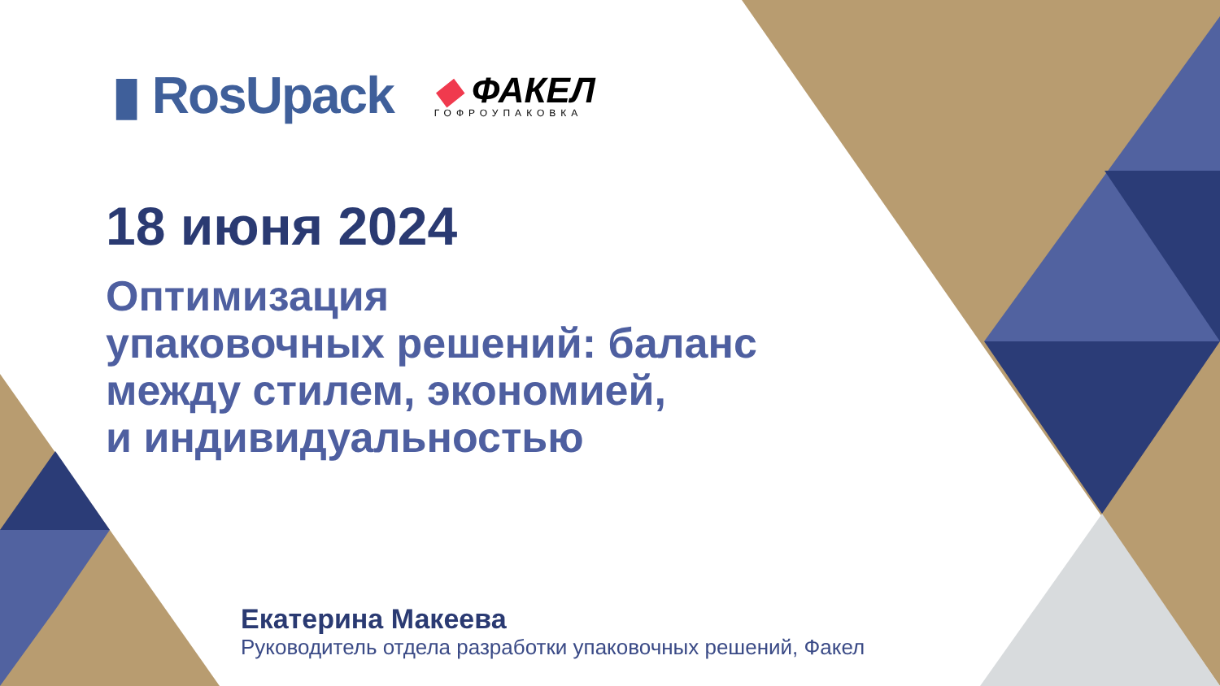▮ RosUpack
◆ ФАКЕЛ
ГОФРОУПАКОВКА
18 июня 2024
Оптимизация
упаковочных решений: баланс
между стилем, экономией,
и индивидуальностью
Екатерина Макеева
Руководитель отдела разработки упаковочных решений, Факел